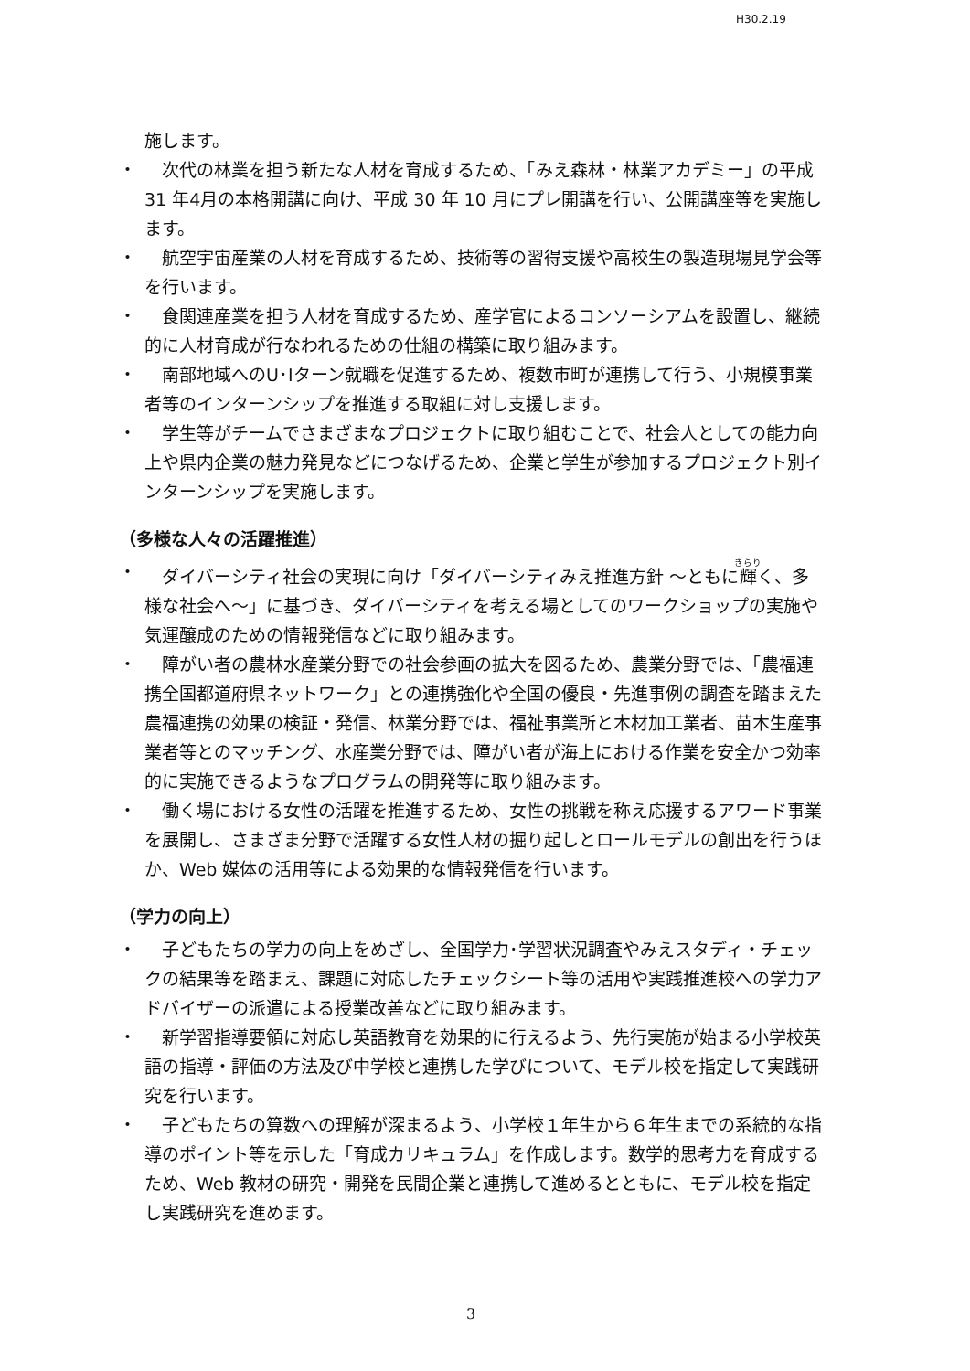H30.2.19
施します。
・ 　次代の林業を担う新たな人材を育成するため、「みえ森林・林業アカデミー」の平成 31 年4月の本格開講に向け、平成 30 年 10 月にプレ開講を行い、公開講座等を実施します。
・ 　航空宇宙産業の人材を育成するため、技術等の習得支援や高校生の製造現場見学会等を行います。
・ 　食関連産業を担う人材を育成するため、産学官によるコンソーシアムを設置し、継続的に人材育成が行なわれるための仕組の構築に取り組みます。
・ 　南部地域へのU･Iターン就職を促進するため、複数市町が連携して行う、小規模事業者等のインターンシップを推進する取組に対し支援します。
・ 　学生等がチームでさまざまなプロジェクトに取り組むことで、社会人としての能力向上や県内企業の魅力発見などにつなげるため、企業と学生が参加するプロジェクト別インターンシップを実施します。
（多様な人々の活躍推進）
・ 　ダイバーシティ社会の実現に向け「ダイバーシティみえ推進方針 ～ともに輝く、多様な社会へ～」に基づき、ダイバーシティを考える場としてのワークショップの実施や気運醸成のための情報発信などに取り組みます。
・ 　障がい者の農林水産業分野での社会参画の拡大を図るため、農業分野では、「農福連携全国都道府県ネットワーク」との連携強化や全国の優良・先進事例の調査を踏まえた農福連携の効果の検証・発信、林業分野では、福祉事業所と木材加工業者、苗木生産事業者等とのマッチング、水産業分野では、障がい者が海上における作業を安全かつ効率的に実施できるようなプログラムの開発等に取り組みます。
・ 　働く場における女性の活躍を推進するため、女性の挑戦を称え応援するアワード事業を展開し、さまざま分野で活躍する女性人材の掘り起しとロールモデルの創出を行うほか、Web 媒体の活用等による効果的な情報発信を行います。
（学力の向上）
・ 　子どもたちの学力の向上をめざし、全国学力･学習状況調査やみえスタディ・チェックの結果等を踏まえ、課題に対応したチェックシート等の活用や実践推進校への学力アドバイザーの派遣による授業改善などに取り組みます。
・ 　新学習指導要領に対応し英語教育を効果的に行えるよう、先行実施が始まる小学校英語の指導・評価の方法及び中学校と連携した学びについて、モデル校を指定して実践研究を行います。
・ 　子どもたちの算数への理解が深まるよう、小学校１年生から６年生までの系統的な指導のポイント等を示した「育成カリキュラム」を作成します。数学的思考力を育成するため、Web 教材の研究・開発を民間企業と連携して進めるとともに、モデル校を指定し実践研究を進めます。
3